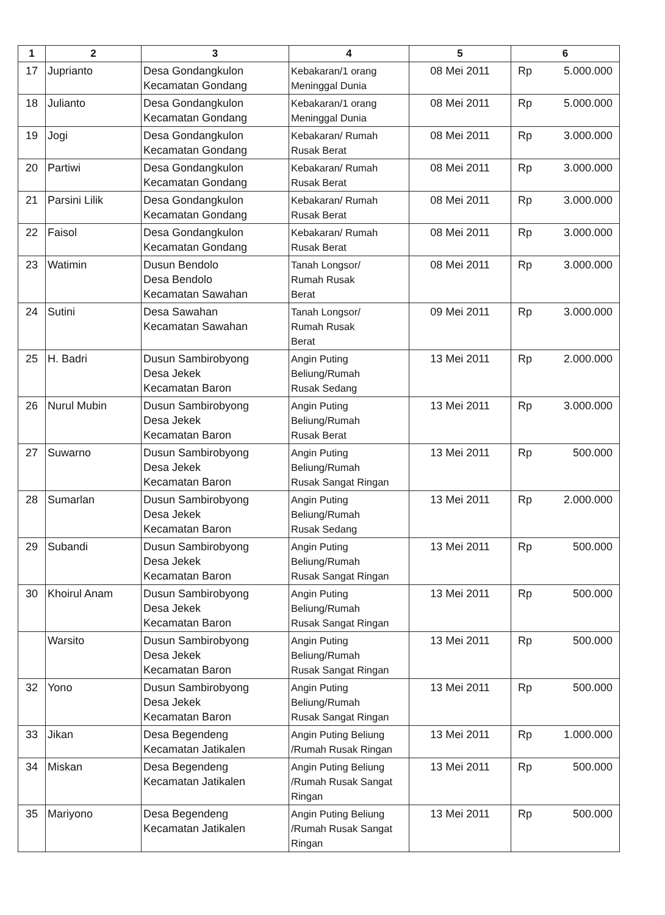| 1 | 2 | 3 | 4 | 5 | 6 |
| --- | --- | --- | --- | --- | --- |
| 17 | Jupriant​o | Desa Gondangkulon Kecamatan Gondang | Kebakaran/1 orang Meninggal Dunia | 08 Mei 2011 | Rp 5.000.000 |
| 18 | Julianto | Desa Gondangkulon Kecamatan Gondang | Kebakaran/1 orang Meninggal Dunia | 08 Mei 2011 | Rp 5.000.000 |
| 19 | Jogi | Desa Gondangkulon Kecamatan Gondang | Kebakaran/ Rumah Rusak Berat | 08 Mei 2011 | Rp 3.000.000 |
| 20 | Partiwi | Desa Gondangkulon Kecamatan Gondang | Kebakaran/ Rumah Rusak Berat | 08 Mei 2011 | Rp 3.000.000 |
| 21 | Parsini Lilik | Desa Gondangkulon Kecamatan Gondang | Kebakaran/ Rumah Rusak Berat | 08 Mei 2011 | Rp 3.000.000 |
| 22 | Faisol | Desa Gondangkulon Kecamatan Gondang | Kebakaran/ Rumah Rusak Berat | 08 Mei 2011 | Rp 3.000.000 |
| 23 | Watimin | Dusun Bendolo Desa Bendolo Kecamatan Sawahan | Tanah Longsor/ Rumah Rusak Berat | 08 Mei 2011 | Rp 3.000.000 |
| 24 | Sutini | Desa Sawahan Kecamatan Sawahan | Tanah Longsor/ Rumah Rusak Berat | 09 Mei 2011 | Rp 3.000.000 |
| 25 | H. Badri | Dusun Sambirobyong Desa Jekek Kecamatan Baron | Angin Puting Beliung/Rumah Rusak Sedang | 13 Mei 2011 | Rp 2.000.000 |
| 26 | Nurul Mubin | Dusun Sambirobyong Desa Jekek Kecamatan Baron | Angin Puting Beliung/Rumah Rusak Berat | 13 Mei 2011 | Rp 3.000.000 |
| 27 | Suwarno | Dusun Sambirobyong Desa Jekek Kecamatan Baron | Angin Puting Beliung/Rumah Rusak Sangat Ringan | 13 Mei 2011 | Rp 500.000 |
| 28 | Sumarlan | Dusun Sambirobyong Desa Jekek Kecamatan Baron | Angin Puting Beliung/Rumah Rusak Sedang | 13 Mei 2011 | Rp 2.000.000 |
| 29 | Subandi | Dusun Sambirobyong Desa Jekek Kecamatan Baron | Angin Puting Beliung/Rumah Rusak Sangat Ringan | 13 Mei 2011 | Rp 500.000 |
| 30 | Khoirul Anam | Dusun Sambirobyong Desa Jekek Kecamatan Baron | Angin Puting Beliung/Rumah Rusak Sangat Ringan | 13 Mei 2011 | Rp 500.000 |
| | Warsito | Dusun Sambirobyong Desa Jekek Kecamatan Baron | Angin Puting Beliung/Rumah Rusak Sangat Ringan | 13 Mei 2011 | Rp 500.000 |
| 32 | Yono | Dusun Sambirobyong Desa Jekek Kecamatan Baron | Angin Puting Beliung/Rumah Rusak Sangat Ringan | 13 Mei 2011 | Rp 500.000 |
| 33 | Jikan | Desa Begendeng Kecamatan Jatikalen | Angin Puting Beliung /Rumah Rusak Ringan | 13 Mei 2011 | Rp 1.000.000 |
| 34 | Miskan | Desa Begendeng Kecamatan Jatikalen | Angin Puting Beliung /Rumah Rusak Sangat Ringan | 13 Mei 2011 | Rp 500.000 |
| 35 | Mariyono | Desa Begendeng Kecamatan Jatikalen | Angin Puting Beliung /Rumah Rusak Sangat Ringan | 13 Mei 2011 | Rp 500.000 |